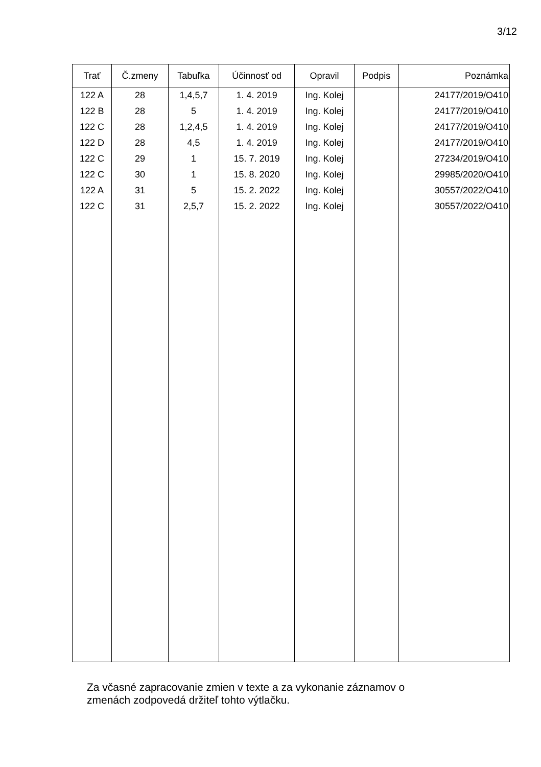3/12
| Trať | Č.zmeny | Tabuľka | Účinnosť od | Opravil | Podpis | Poznámka |
| --- | --- | --- | --- | --- | --- | --- |
| 122 A | 28 | 1,4,5,7 | 1. 4. 2019 | Ing. Kolej | | 24177/2019/O410 |
| 122 B | 28 | 5 | 1. 4. 2019 | Ing. Kolej | | 24177/2019/O410 |
| 122 C | 28 | 1,2,4,5 | 1. 4. 2019 | Ing. Kolej | | 24177/2019/O410 |
| 122 D | 28 | 4,5 | 1. 4. 2019 | Ing. Kolej | | 24177/2019/O410 |
| 122 C | 29 | 1 | 15. 7. 2019 | Ing. Kolej | | 27234/2019/O410 |
| 122 C | 30 | 1 | 15. 8. 2020 | Ing. Kolej | | 29985/2020/O410 |
| 122 A | 31 | 5 | 15. 2. 2022 | Ing. Kolej | | 30557/2022/O410 |
| 122 C | 31 | 2,5,7 | 15. 2. 2022 | Ing. Kolej | | 30557/2022/O410 |
Za včasné zapracovanie zmien v texte a za vykonanie záznamov o
zmenách zodpovedá držiteľ tohto výtlačku.